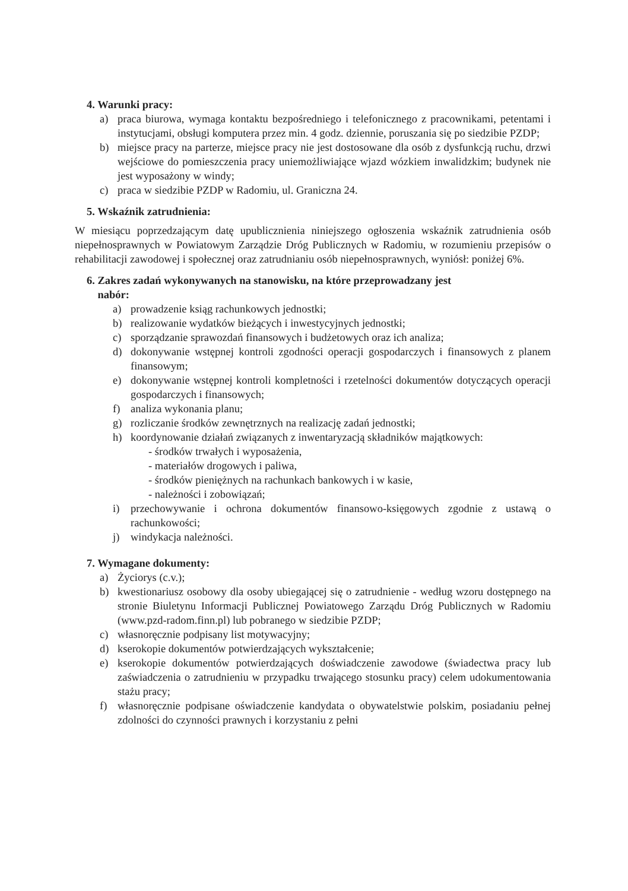4. Warunki pracy:
a) praca biurowa, wymaga kontaktu bezpośredniego i telefonicznego z pracownikami, petentami i instytucjami, obsługi komputera przez min. 4 godz. dziennie, poruszania się po siedzibie PZDP;
b) miejsce pracy na parterze, miejsce pracy nie jest dostosowane dla osób z dysfunkcją ruchu, drzwi wejściowe do pomieszczenia pracy uniemożliwiające wjazd wózkiem inwalidzkim; budynek nie jest wyposażony w windy;
c) praca w siedzibie PZDP w Radomiu, ul. Graniczna 24.
5. Wskaźnik zatrudnienia:
W miesiącu poprzedzającym datę upublicznienia niniejszego ogłoszenia wskaźnik zatrudnienia osób niepełnosprawnych w Powiatowym Zarządzie Dróg Publicznych w Radomiu, w rozumieniu przepisów o rehabilitacji zawodowej i społecznej oraz zatrudnianiu osób niepełnosprawnych, wyniósł: poniżej 6%.
6. Zakres zadań wykonywanych na stanowisku, na które przeprowadzany jest
nabór:
a) prowadzenie ksiąg rachunkowych jednostki;
b) realizowanie wydatków bieżących i inwestycyjnych jednostki;
c) sporządzanie sprawozdań finansowych i budżetowych oraz ich analiza;
d) dokonywanie wstępnej kontroli zgodności operacji gospodarczych i finansowych z planem finansowym;
e) dokonywanie wstępnej kontroli kompletności i rzetelności dokumentów dotyczących operacji gospodarczych i finansowych;
f) analiza wykonania planu;
g) rozliczanie środków zewnętrznych na realizację zadań jednostki;
h) koordynowanie działań związanych z inwentaryzacją składników majątkowych:
- środków trwałych i wyposażenia,
- materiałów drogowych i paliwa,
- środków pieniężnych na rachunkach bankowych i w kasie,
- należności i zobowiązań;
i) przechowywanie i ochrona dokumentów finansowo-księgowych zgodnie z ustawą o rachunkowości;
j) windykacja należności.
7. Wymagane dokumenty:
a) Życiorys (c.v.);
b) kwestionariusz osobowy dla osoby ubiegającej się o zatrudnienie - według wzoru dostępnego na stronie Biuletynu Informacji Publicznej Powiatowego Zarządu Dróg Publicznych w Radomiu (www.pzd-radom.finn.pl) lub pobranego w siedzibie PZDP;
c) własnoręcznie podpisany list motywacyjny;
d) kserokopie dokumentów potwierdzających wykształcenie;
e) kserokopie dokumentów potwierdzających doświadczenie zawodowe (świadectwa pracy lub zaświadczenia o zatrudnieniu w przypadku trwającego stosunku pracy) celem udokumentowania stażu pracy;
f) własnoręcznie podpisane oświadczenie kandydata o obywatelstwie polskim, posiadaniu pełnej zdolności do czynności prawnych i korzystaniu z pełni